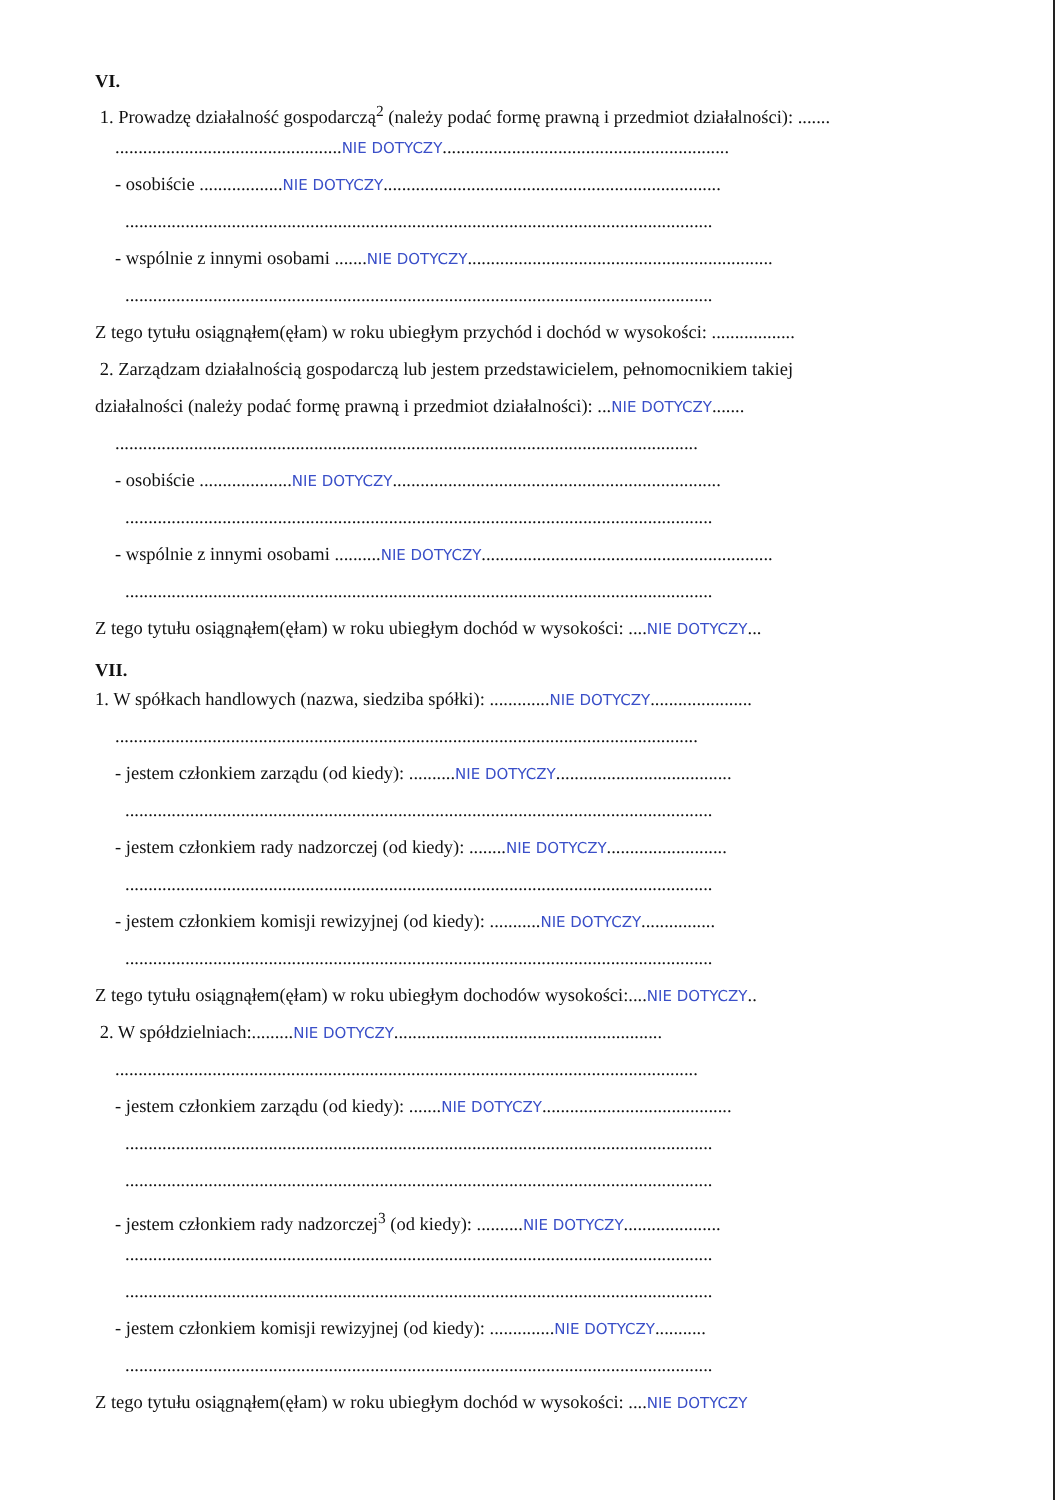VI.
1. Prowadzę działalność gospodarczą<sup>2</sup> (należy podać formę prawną i przedmiot działalności): .......
.................................................NIE DOTYCZY..............................................................
- osobiście ..................NIE DOTYCZY.........................................................................
...............................................................................................................................
- wspólnie z innymi osobami .......NIE DOTYCZY..................................................................
...............................................................................................................................
Z tego tytułu osiągnąłem(ęłam) w roku ubiegłym przychód i dochód w wysokości: ..................
2. Zarządzam działalnością gospodarczą lub jestem przedstawicielem, pełnomocnikiem takiej
działalności (należy podać formę prawną i przedmiot działalności): ...NIE DOTYCZY.......
..............................................................................................................................
- osobiście ....................NIE DOTYCZY.......................................................................
...............................................................................................................................
- wspólnie z innymi osobami ..........NIE DOTYCZY...............................................................
...............................................................................................................................
Z tego tytułu osiągnąłem(ęłam) w roku ubiegłym dochód w wysokości: ....NIE DOTYCZY...
VII.
1. W spółkach handlowych (nazwa, siedziba spółki): .............NIE DOTYCZY......................
..............................................................................................................................
- jestem członkiem zarządu (od kiedy): ..........NIE DOTYCZY......................................
...............................................................................................................................
- jestem członkiem rady nadzorczej (od kiedy): ........NIE DOTYCZY..........................
...............................................................................................................................
- jestem członkiem komisji rewizyjnej (od kiedy): ...........NIE DOTYCZY................
...............................................................................................................................
Z tego tytułu osiągnąłem(ęłam) w roku ubiegłym dochodów wysokości:....NIE DOTYCZY..
2. W spółdzielniach:.........NIE DOTYCZY..........................................................
..............................................................................................................................
- jestem członkiem zarządu (od kiedy): .......NIE DOTYCZY.........................................
...............................................................................................................................
...............................................................................................................................
- jestem członkiem rady nadzorczej<sup>3</sup> (od kiedy): ..........NIE DOTYCZY.....................
...............................................................................................................................
...............................................................................................................................
- jestem członkiem komisji rewizyjnej (od kiedy): ..............NIE DOTYCZY...........
...............................................................................................................................
Z tego tytułu osiągnąłem(ęłam) w roku ubiegłym dochód w wysokości: ....NIE DOTYCZY